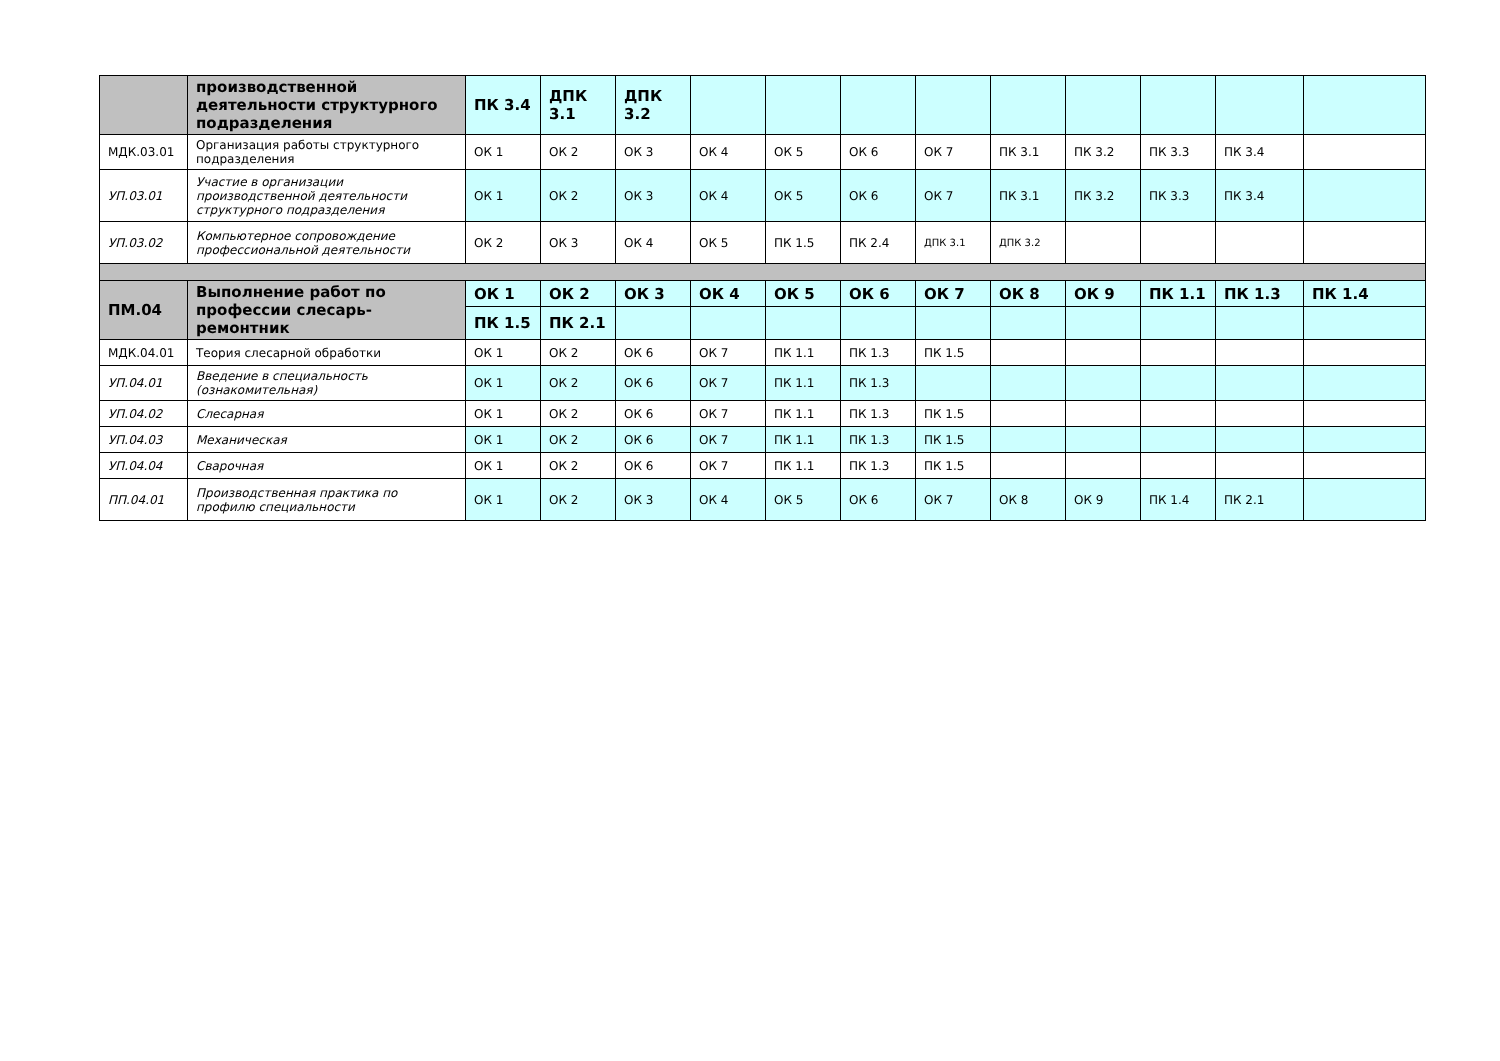| | производственной деятельности структурного подразделения | ПК 3.4 | ДПК 3.1 | ДПК 3.2 | | | | | | | | | |
| МДК.03.01 | Организация работы структурного подразделения | ОК 1 | ОК 2 | ОК 3 | ОК 4 | ОК 5 | ОК 6 | ОК 7 | ПК 3.1 | ПК 3.2 | ПК 3.3 | ПК 3.4 | |
| УП.03.01 | Участие в организации производственной деятельности структурного подразделения | ОК 1 | ОК 2 | ОК 3 | ОК 4 | ОК 5 | ОК 6 | ОК 7 | ПК 3.1 | ПК 3.2 | ПК 3.3 | ПК 3.4 | |
| УП.03.02 | Компьютерное сопровождение профессиональной деятельности | ОК 2 | ОК 3 | ОК 4 | ОК 5 | ПК 1.5 | ПК 2.4 | ДПК 3.1 | ДПК 3.2 | | | | |
| ПМ.04 | Выполнение работ по профессии слесарь-ремонтник | ОК 1 | ОК 2 | ОК 3 | ОК 4 | ОК 5 | ОК 6 | ОК 7 | ОК 8 | ОК 9 | ПК 1.1 | ПК 1.3 | ПК 1.4 |
| | | ПК 1.5 | ПК 2.1 | | | | | | | | | | |
| МДК.04.01 | Теория слесарной обработки | ОК 1 | ОК 2 | ОК 6 | ОК 7 | ПК 1.1 | ПК 1.3 | ПК 1.5 | | | | | |
| УП.04.01 | Введение в специальность (ознакомительная) | ОК 1 | ОК 2 | ОК 6 | ОК 7 | ПК 1.1 | ПК 1.3 | | | | | | |
| УП.04.02 | Слесарная | ОК 1 | ОК 2 | ОК 6 | ОК 7 | ПК 1.1 | ПК 1.3 | ПК 1.5 | | | | | |
| УП.04.03 | Механическая | ОК 1 | ОК 2 | ОК 6 | ОК 7 | ПК 1.1 | ПК 1.3 | ПК 1.5 | | | | | |
| УП.04.04 | Сварочная | ОК 1 | ОК 2 | ОК 6 | ОК 7 | ПК 1.1 | ПК 1.3 | ПК 1.5 | | | | | |
| ПП.04.01 | Производственная практика по профилю специальности | ОК 1 | ОК 2 | ОК 3 | ОК 4 | ОК 5 | ОК 6 | ОК 7 | ОК 8 | ОК 9 | ПК 1.4 | ПК 2.1 | |